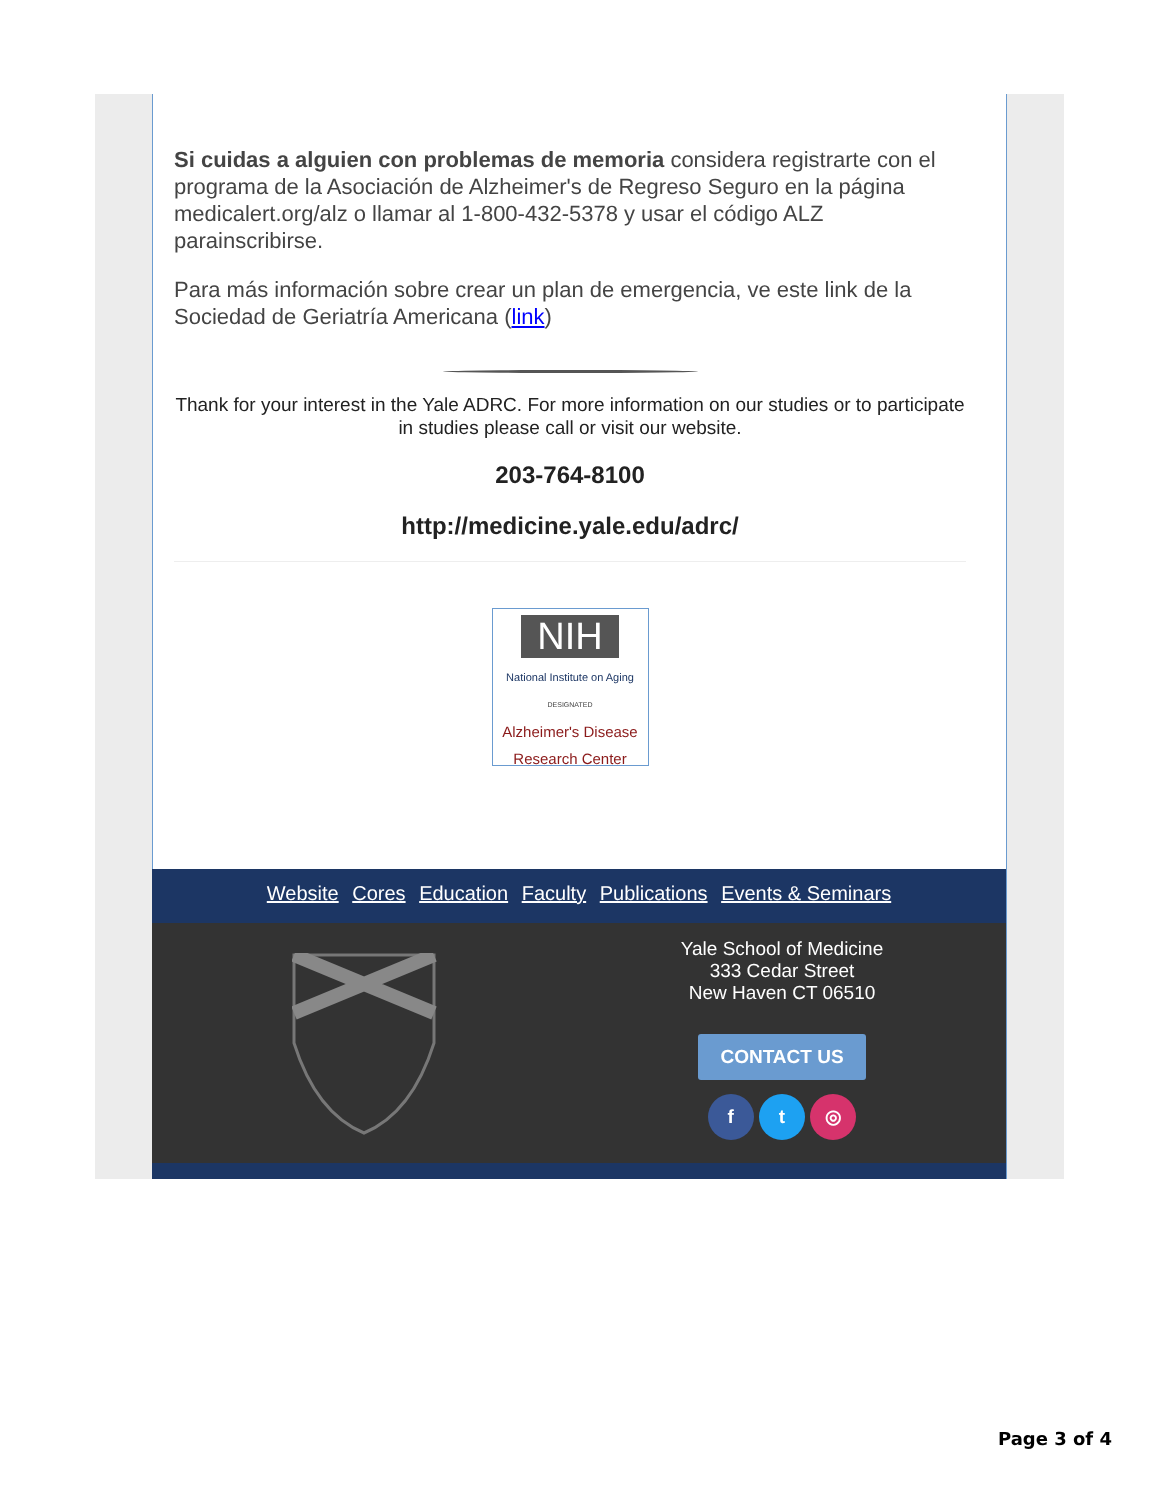Si cuidas a alguien con problemas de memoria considera registrarte con el programa de la Asociación de Alzheimer's de Regreso Seguro en la página medicalert.org/alz o llamar al 1-800-432-5378 y usar el código ALZ parainscribirse.
Para más información sobre crear un plan de emergencia, ve este link de la Sociedad de Geriatría Americana (link)
Thank for your interest in the Yale ADRC. For more information on our studies or to participate in studies please call or visit our website.
203-764-8100
http://medicine.yale.edu/adrc/
NIH
National Institute on Aging
DESIGNATED
Alzheimer's Disease
Research Center
Website Cores Education Faculty Publications Events & Seminars
Yale School of Medicine
333 Cedar Street
New Haven CT 06510
CONTACT US
f t ◎
Page 3 of 4